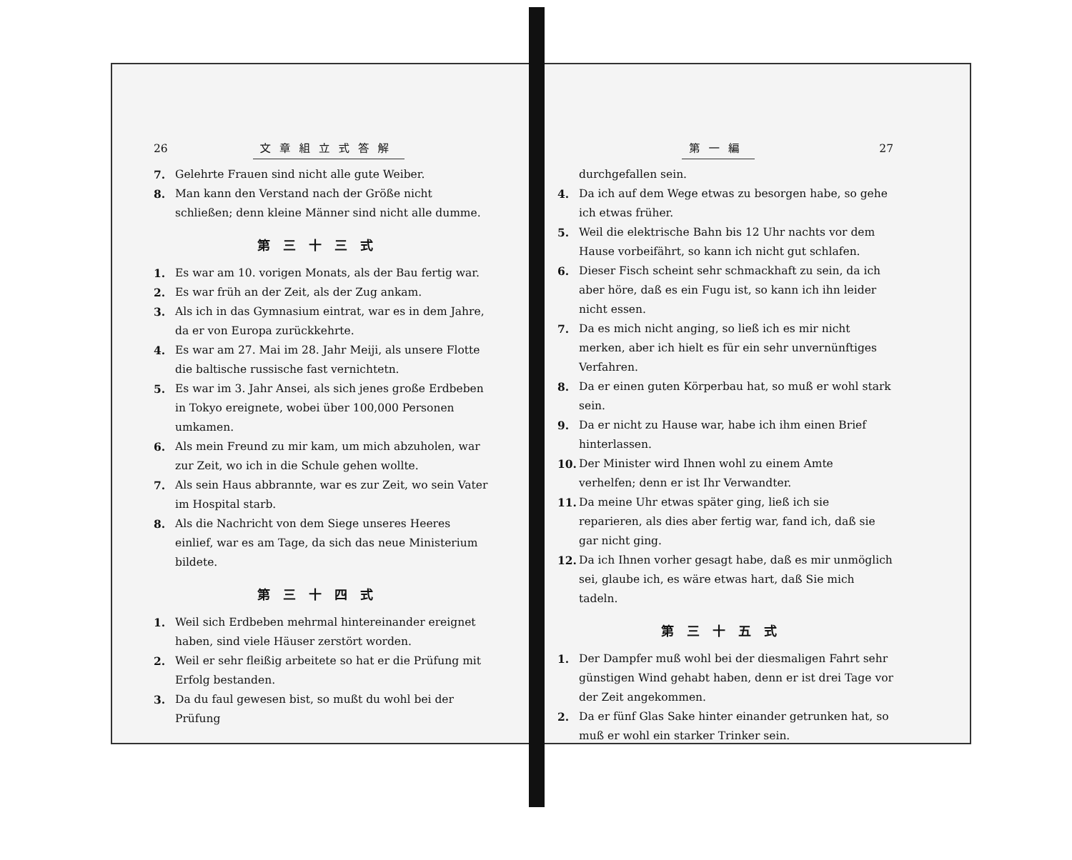26 文章組立式答解
7. Gelehrte Frauen sind nicht alle gute Weiber.
8. Man kann den Verstand nach der Größe nicht schließen; denn kleine Männer sind nicht alle dumme.
第三十三式
1. Es war am 10. vorigen Monats, als der Bau fertig war.
2. Es war früh an der Zeit, als der Zug ankam.
3. Als ich in das Gymnasium eintrat, war es in dem Jahre, da er von Europa zurückkehrte.
4. Es war am 27. Mai im 28. Jahr Meiji, als unsere Flotte die baltische russische fast vernichtetn.
5. Es war im 3. Jahr Ansei, als sich jenes große Erdbeben in Tokyo ereignete, wobei über 100,000 Personen umkamen.
6. Als mein Freund zu mir kam, um mich abzuholen, war zur Zeit, wo ich in die Schule gehen wollte.
7. Als sein Haus abbrannte, war es zur Zeit, wo sein Vater im Hospital starb.
8. Als die Nachricht von dem Siege unseres Heeres einlief, war es am Tage, da sich das neue Ministerium bildete.
第三十四式
1. Weil sich Erdbeben mehrmal hintereinander ereignet haben, sind viele Häuser zerstört worden.
2. Weil er sehr fleißig arbeitete so hat er die Prüfung mit Erfolg bestanden.
3. Da du faul gewesen bist, so mußt du wohl bei der Prüfung
第一編 27
durchgefallen sein.
4. Da ich auf dem Wege etwas zu besorgen habe, so gehe ich etwas früher.
5. Weil die elektrische Bahn bis 12 Uhr nachts vor dem Hause vorbeifährt, so kann ich nicht gut schlafen.
6. Dieser Fisch scheint sehr schmackhaft zu sein, da ich aber höre, daß es ein Fugu ist, so kann ich ihn leider nicht essen.
7. Da es mich nicht anging, so ließ ich es mir nicht merken, aber ich hielt es für ein sehr unvernünftiges Verfahren.
8. Da er einen guten Körperbau hat, so muß er wohl stark sein.
9. Da er nicht zu Hause war, habe ich ihm einen Brief hinterlassen.
10. Der Minister wird Ihnen wohl zu einem Amte verhelfen; denn er ist Ihr Verwandter.
11. Da meine Uhr etwas später ging, ließ ich sie reparieren, als dies aber fertig war, fand ich, daß sie gar nicht ging.
12. Da ich Ihnen vorher gesagt habe, daß es mir unmöglich sei, glaube ich, es wäre etwas hart, daß Sie mich tadeln.
第三十五式
1. Der Dampfer muß wohl bei der diesmaligen Fahrt sehr günstigen Wind gehabt haben, denn er ist drei Tage vor der Zeit angekommen.
2. Da er fünf Glas Sake hinter einander getrunken hat, so muß er wohl ein starker Trinker sein.